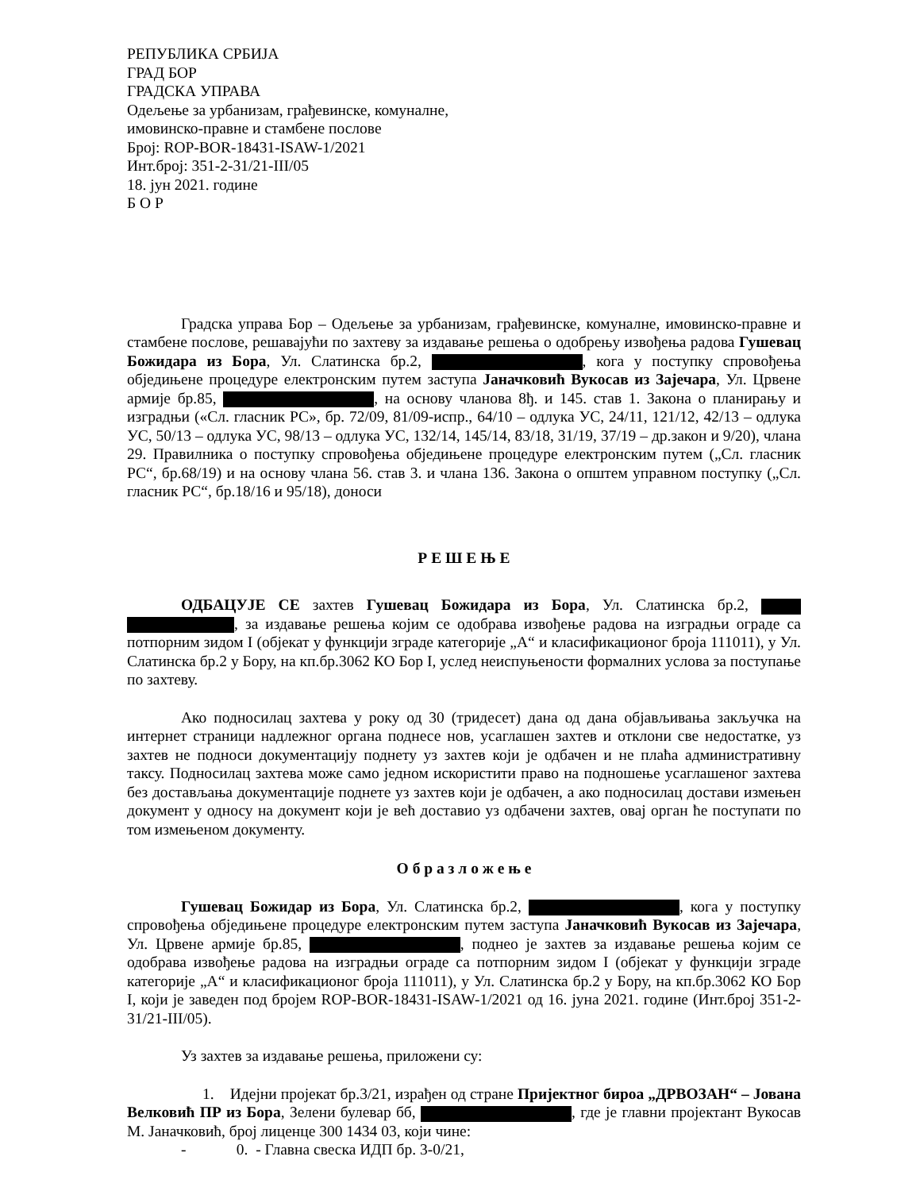РЕПУБЛИКА СРБИЈА
ГРАД БОР
ГРАДСКА УПРАВА
Одељење за урбанизам, грађевинске, комуналне,
имовинско-правне и стамбене послове
Број: ROP-BOR-18431-ISAW-1/2021
Инт.број: 351-2-31/21-III/05
18. јун 2021. године
Б О Р
Градска управа Бор – Одељење за урбанизам, грађевинске, комуналне, имовинско-правне и стамбене послове, решавајући по захтеву за издавање решења о одобрењу извођења радова Гушевац Божидара из Бора, Ул. Слатинска бр.2, , кога у поступку спровођења обједињене процедуре електронским путем заступа Јаначковић Вукосав из Зајечара, Ул. Црвене армије бр.85, , на основу чланова 8ђ. и 145. став 1. Закона о планирању и изградњи («Сл. гласник РС», бр. 72/09, 81/09-испр., 64/10 – одлука УС, 24/11, 121/12, 42/13 – одлука УС, 50/13 – одлука УС, 98/13 – одлука УС, 132/14, 145/14, 83/18, 31/19, 37/19 – др.закон и 9/20), члана 29. Правилника о поступку спровођења обједињене процедуре електронским путем („Сл. гласник РС“, бр.68/19) и на основу члана 56. став 3. и члана 136. Закона о општем управном поступку („Сл. гласник РС“, бр.18/16 и 95/18), доноси
Р Е Ш Е Њ Е
ОДБАЦУЈЕ СЕ захтев Гушевац Божидара из Бора, Ул. Слатинска бр.2, , за издавање решења којим се одобрава извођење радова на изградњи ограде са потпорним зидом I (објекат у функцији зграде категорије „А“ и класификационог броја 111011), у Ул. Слатинска бр.2 у Бору, на кп.бр.3062 КО Бор I, услед неиспуњености формалних услова за поступање по захтеву.
Ако подносилац захтева у року од 30 (тридесет) дана од дана објављивања закључка на интернет страници надлежног органа поднесе нов, усаглашен захтев и отклони све недостатке, уз захтев не подноси документацију поднету уз захтев који је одбачен и не плаћа административну таксу. Подносилац захтева може само једном искористити право на подношење усаглашеног захтева без достављања документације поднете уз захтев који је одбачен, а ако подносилац достави измењен документ у односу на документ који је већ доставио уз одбачени захтев, овај орган ће поступати по том измењеном документу.
О б р а з л о ж е њ е
Гушевац Божидар из Бора, Ул. Слатинска бр.2, , кога у поступку спровођења обједињене процедуре електронским путем заступа Јаначковић Вукосав из Зајечара, Ул. Црвене армије бр.85, , поднео је захтев за издавање решења којим се одобрава извођење радова на изградњи ограде са потпорним зидом I (објекат у функцији зграде категорије „А“ и класификационог броја 111011), у Ул. Слатинска бр.2 у Бору, на кп.бр.3062 КО Бор I, који је заведен под бројем ROP-BOR-18431-ISAW-1/2021 од 16. јуна 2021. године (Инт.број 351-2-31/21-III/05).
Уз захтев за издавање решења, приложени су:
1. Идејни пројекат бр.3/21, израђен од стране Пријектног бироа „ДРВОЗАН“ – Јована Велковић ПР из Бора, Зелени булевар бб, , где је главни пројектант Вукосав М. Јаначковић, број лиценце 300 1434 03, који чине:
- 0. - Главна свеска ИДП бр. 3-0/21,